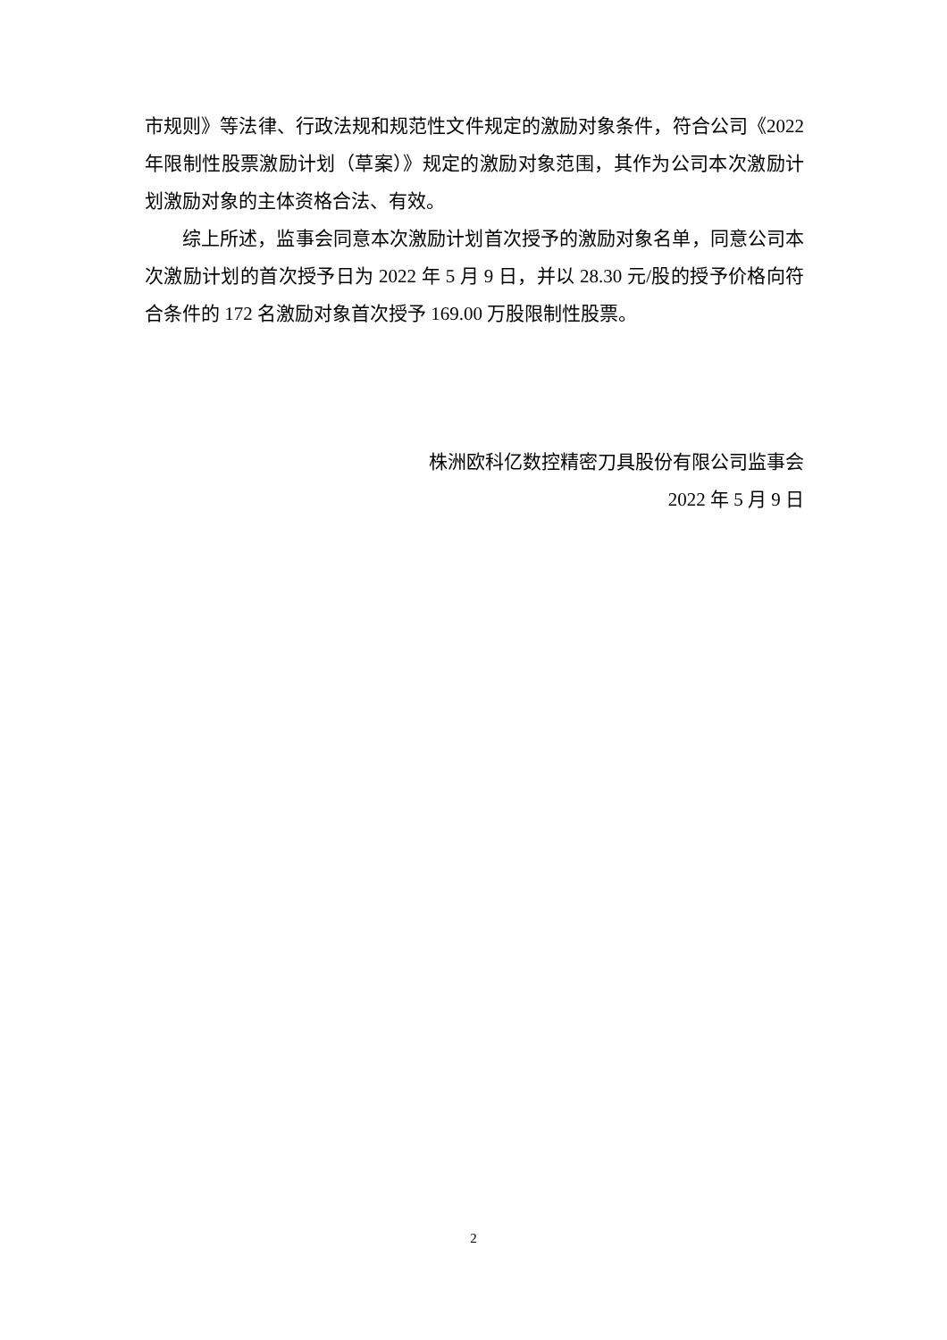市规则》等法律、行政法规和规范性文件规定的激励对象条件，符合公司《2022 年限制性股票激励计划（草案）》规定的激励对象范围，其作为公司本次激励计划激励对象的主体资格合法、有效。
综上所述，监事会同意本次激励计划首次授予的激励对象名单，同意公司本次激励计划的首次授予日为 2022 年 5 月 9 日，并以 28.30 元/股的授予价格向符合条件的 172 名激励对象首次授予 169.00 万股限制性股票。
株洲欧科亿数控精密刀具股份有限公司监事会
2022 年 5 月 9 日
2